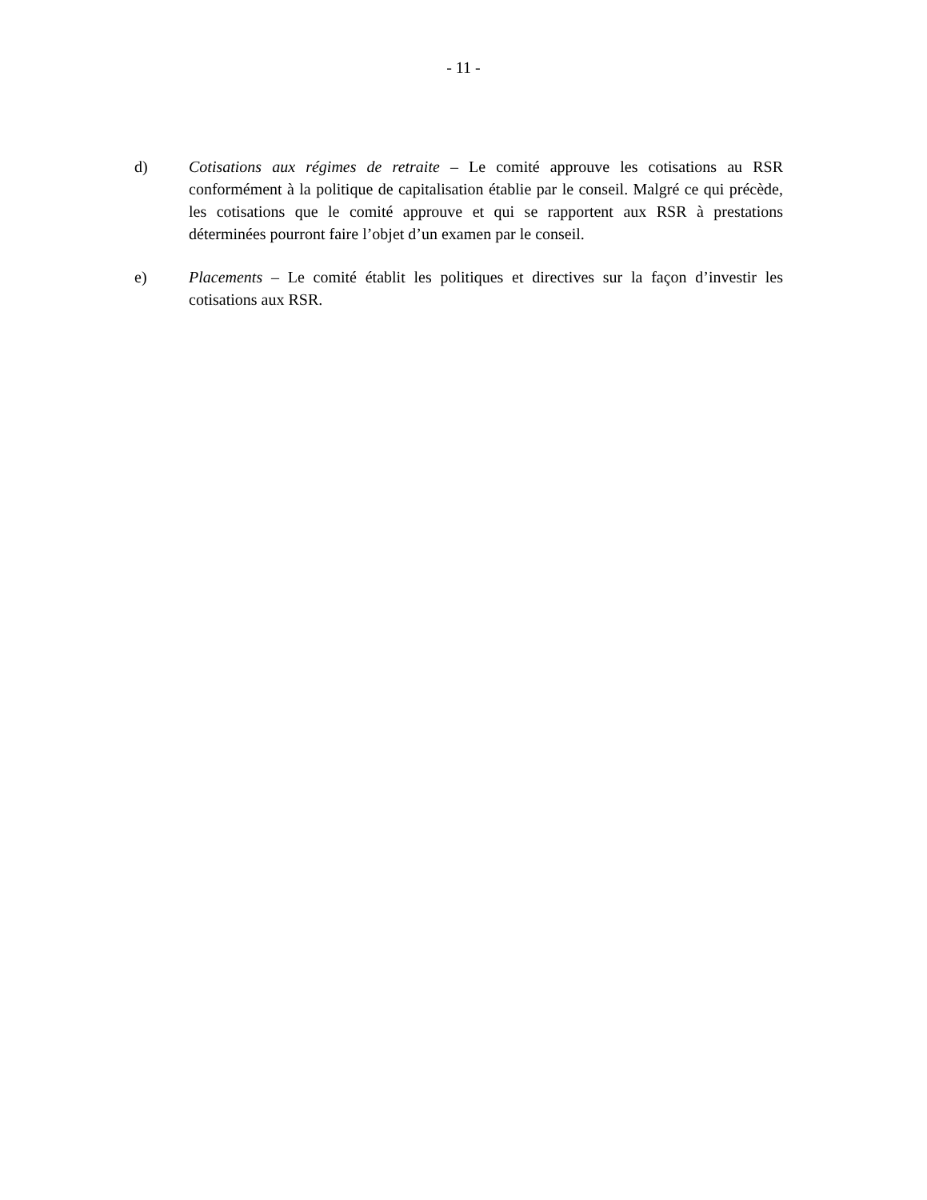- 11 -
d) Cotisations aux régimes de retraite – Le comité approuve les cotisations au RSR conformément à la politique de capitalisation établie par le conseil. Malgré ce qui précède, les cotisations que le comité approuve et qui se rapportent aux RSR à prestations déterminées pourront faire l’objet d’un examen par le conseil.
e) Placements – Le comité établit les politiques et directives sur la façon d’investir les cotisations aux RSR.